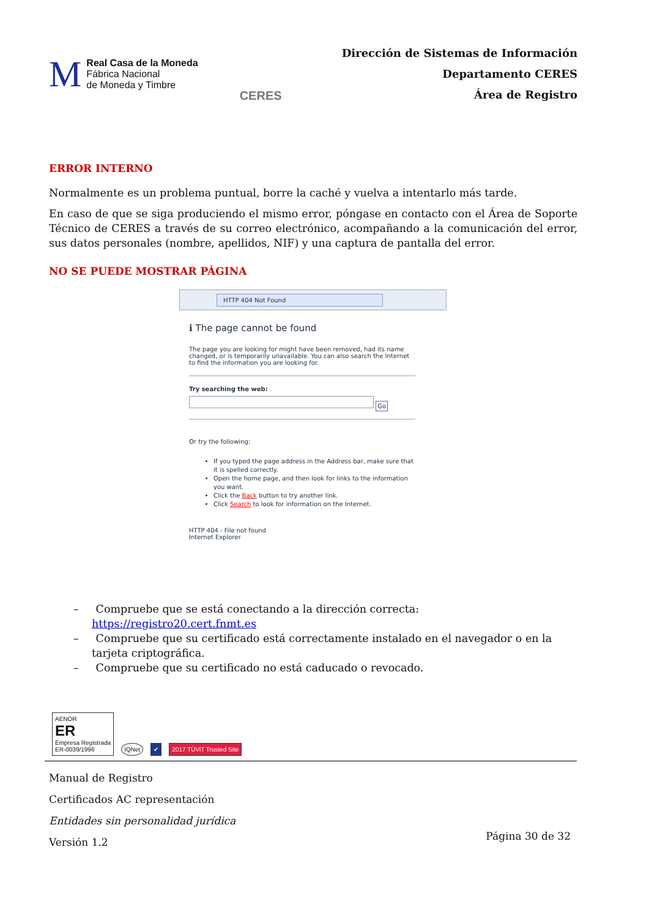M
Real Casa de la Moneda
Fábrica Nacional
de Moneda y Timbre
CERES
Dirección de Sistemas de Información
Departamento CERES
Área de Registro
ERROR INTERNO
Normalmente es un problema puntual, borre la caché y vuelva a intentarlo más tarde.
En caso de que se siga produciendo el mismo error, póngase en contacto con el Área de Soporte Técnico de CERES a través de su correo electrónico, acompañando a la comunicación del error, sus datos personales (nombre, apellidos, NIF) y una captura de pantalla del error.
NO SE PUEDE MOSTRAR PÁGINA
HTTP 404 Not Found
ℹ The page cannot be found
The page you are looking for might have been removed, had its name changed, or is temporarily unavailable. You can also search the Internet to find the information you are looking for.
Try searching the web:
Go
Or try the following:
If you typed the page address in the Address bar, make sure that it is spelled correctly.
Open the home page, and then look for links to the information you want.
Click the Back button to try another link.
Click Search to look for information on the Internet.
HTTP 404 - File not found
Internet Explorer
– Compruebe que se está conectando a la dirección correcta: https://registro20.cert.fnmt.es
– Compruebe que su certificado está correctamente instalado en el navegador o en la tarjeta criptográfica.
– Compruebe que su certificado no está caducado o revocado.
AENOR
ER
Empresa Registrada
ER-0039/1996
IQNet
✔
2017 TÜViT Trusted Site
Manual de Registro
Certificados AC representación
Entidades sin personalidad jurídica
Versión 1.2
Página 30 de 32